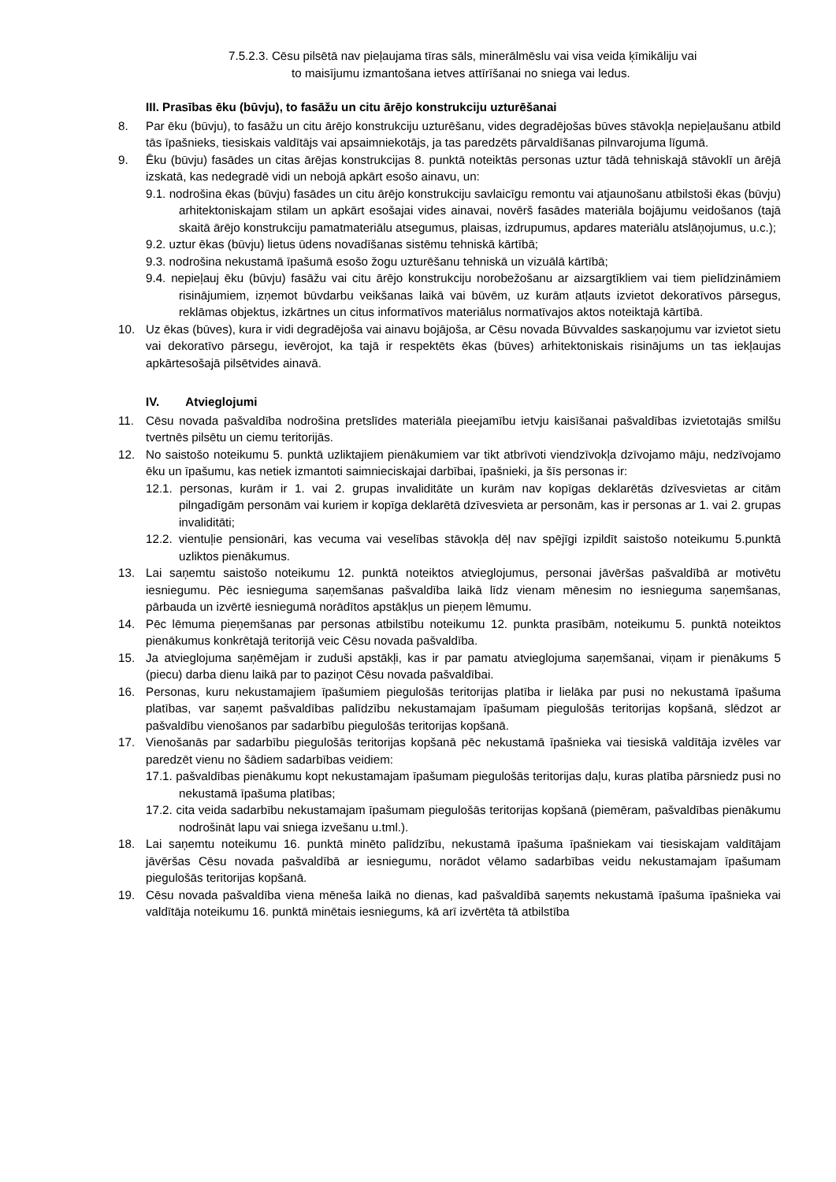7.5.2.3. Cēsu pilsētā nav pieļaujama tīras sāls, minerālmēslu vai visa veida ķīmikāliju vai
to maisījumu izmantošana ietves attīrīšanai no sniega vai ledus.
III. Prasības ēku (būvju), to fasāžu un citu ārējo konstrukciju uzturēšanai
8. Par ēku (būvju), to fasāžu un citu ārējo konstrukciju uzturēšanu, vides degradējošas būves stāvokļa nepieļaušanu atbild tās īpašnieks, tiesiskais valdītājs vai apsaimniekotājs, ja tas paredzēts pārvaldīšanas pilnvarojuma līgumā.
9. Ēku (būvju) fasādes un citas ārējas konstrukcijas 8. punktā noteiktās personas uztur tādā tehniskajā stāvoklī un ārējā izskatā, kas nedegradē vidi un nebojā apkārt esošo ainavu, un:
9.1. nodrošina ēkas (būvju) fasādes un citu ārējo konstrukciju savlaicīgu remontu vai atjaunošanu atbilstoši ēkas (būvju) arhitektoniskajam stilam un apkārt esošajai vides ainavai, novērš fasādes materiāla bojājumu veidošanos (tajā skaitā ārējo konstrukciju pamatmateriālu atsegumus, plaisas, izdrupumus, apdares materiālu atslāņojumus, u.c.);
9.2. uztur ēkas (būvju) lietus ūdens novadīšanas sistēmu tehniskā kārtībā;
9.3. nodrošina nekustamā īpašumā esošo žogu uzturēšanu tehniskā un vizuālā kārtībā;
9.4. nepieļauj ēku (būvju) fasāžu vai citu ārējo konstrukciju norobežošanu ar aizsargtīkliem vai tiem pielīdzināmiem risinājumiem, izņemot būvdarbu veikšanas laikā vai būvēm, uz kurām atļauts izvietot dekoratīvos pārsegus, reklāmas objektus, izkārtnes un citus informatīvos materiālus normatīvajos aktos noteiktajā kārtībā.
10. Uz ēkas (būves), kura ir vidi degradējoša vai ainavu bojājoša, ar Cēsu novada Būvvaldes saskaņojumu var izvietot sietu vai dekoratīvo pārsegu, ievērojot, ka tajā ir respektēts ēkas (būves) arhitektoniskais risinājums un tas iekļaujas apkārtesošajā pilsētvides ainavā.
IV. Atvieglojumi
11. Cēsu novada pašvaldība nodrošina pretslīdes materiāla pieejamību ietvju kaisīšanai pašvaldības izvietotajās smilšu tvertnēs pilsētu un ciemu teritorijās.
12. No saistošo noteikumu 5. punktā uzliktajiem pienākumiem var tikt atbrīvoti viendzīvokļa dzīvojamo māju, nedzīvojamo ēku un īpašumu, kas netiek izmantoti saimnieciskajai darbībai, īpašnieki, ja šīs personas ir:
12.1. personas, kurām ir 1. vai 2. grupas invaliditāte un kurām nav kopīgas deklarētās dzīvesvietas ar citām pilngadīgām personām vai kuriem ir kopīga deklarētā dzīvesvieta ar personām, kas ir personas ar 1. vai 2. grupas invaliditāti;
12.2. vientuļie pensionāri, kas vecuma vai veselības stāvokļa dēļ nav spējīgi izpildīt saistošo noteikumu 5.punktā uzliktos pienākumus.
13. Lai saņemtu saistošo noteikumu 12. punktā noteiktos atvieglojumus, personai jāvēršas pašvaldībā ar motivētu iesniegumu. Pēc iesnieguma saņemšanas pašvaldība laikā līdz vienam mēnesim no iesnieguma saņemšanas, pārbauda un izvērtē iesniegumā norādītos apstākļus un pieņem lēmumu.
14. Pēc lēmuma pieņemšanas par personas atbilstību noteikumu 12. punkta prasībām, noteikumu 5. punktā noteiktos pienākumus konkrētajā teritorijā veic Cēsu novada pašvaldība.
15. Ja atvieglojuma saņēmējam ir zuduši apstākļi, kas ir par pamatu atvieglojuma saņemšanai, viņam ir pienākums 5 (piecu) darba dienu laikā par to paziņot Cēsu novada pašvaldībai.
16. Personas, kuru nekustamajiem īpašumiem piegulošās teritorijas platība ir lielāka par pusi no nekustamā īpašuma platības, var saņemt pašvaldības palīdzību nekustamajam īpašumam piegulošās teritorijas kopšanā, slēdzot ar pašvaldību vienošanos par sadarbību piegulošās teritorijas kopšanā.
17. Vienošanās par sadarbību piegulošās teritorijas kopšanā pēc nekustamā īpašnieka vai tiesiskā valdītāja izvēles var paredzēt vienu no šādiem sadarbības veidiem:
17.1. pašvaldības pienākumu kopt nekustamajam īpašumam piegulošās teritorijas daļu, kuras platība pārsniedz pusi no nekustamā īpašuma platības;
17.2. cita veida sadarbību nekustamajam īpašumam piegulošās teritorijas kopšanā (piemēram, pašvaldības pienākumu nodrošināt lapu vai sniega izvešanu u.tml.).
18. Lai saņemtu noteikumu 16. punktā minēto palīdzību, nekustamā īpašuma īpašniekam vai tiesiskajam valdītājam jāvēršas Cēsu novada pašvaldībā ar iesniegumu, norādot vēlamo sadarbības veidu nekustamajam īpašumam piegulošās teritorijas kopšanā.
19. Cēsu novada pašvaldība viena mēneša laikā no dienas, kad pašvaldībā saņemts nekustamā īpašuma īpašnieka vai valdītāja noteikumu 16. punktā minētais iesniegums, kā arī izvērtēta tā atbilstība